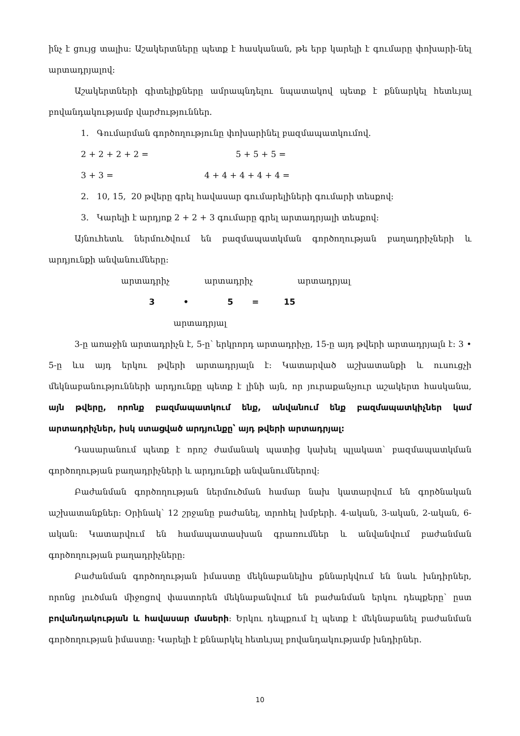ինչ է ցույց տալիս: Աշակերտները պետք է հասկանան, թե երբ կարելի է գումարը փոխարի-նել արտադրյալով:
Աշակերտների գիտելիքները ամրապնդելու նպատակով պետք է քննարկել հետևյալ բովանդակությամբ վարժություններ.
1. Գումարման գործողությունը փոխարինել բազմապատկումով.
2 + 2 + 2 + 2 = 5 + 5 + 5 =
3 + 3 = 4 + 4 + 4 + 4 + 4 =
2. 10, 15, 20 թվերը գրել հավասար գումարելիների գումարի տեսքով:
3. Կարելի է արդյոք 2 + 2 + 3 գումարը գրել արտադրյալի տեսքով:
Այնուհետև ներմուծվում են բազմապատկման գործողության բաղադրիչների և արդյունքի անվանումները:
արտադրիչ արտադրիչ արտադրյալ
3 • 5 = 15
արտադրյալ
3-ը առաջին արտադրիչն է, 5-ը՝ երկրորդ արտադրիչը, 15-ը այդ թվերի արտադրյալն է: 3 • 5-ը ևս այդ երկու թվերի արտադրյալն է: Կատարված աշխատանքի և ուսուցչի մեկնաբանությունների արդյունքը պետք է լինի այն, որ յուրաքանչյուր աշակերտ հասկանա, այն թվերը, որոնք բազմապատկում ենք, անվանում ենք բազմապատկիչներ կամ արտադրիչներ, իսկ ստացված արդյունքը՝ այդ թվերի արտադրյալ:
Դասարանում պետք է որոշ ժամանակ պատից կախել պլակատ՝ բազմապատկման գործողության բաղադրիչների և արդյունքի անվանումներով:
Բաժանման գործողության ներմուծման համար նախ կատարվում են գործնական աշխատանքներ: Օրինակ՝ 12 շրջանը բաժանել, տրոհել խմբերի. 4-ական, 3-ական, 2-ական, 6-ական: Կատարվում են համապատասխան գրառումներ և անվանվում բաժանման գործողության բաղադրիչները:
Բաժանման գործողության իմաստը մեկնաբանելիս քննարկվում են նաև խնդիրներ, որոնց լուծման միջոցով փաստորեն մեկնաբանվում են բաժանման երկու դեպքերը՝ ըստ բովանդակության և հավասար մասերի: Երկու դեպքում էլ պետք է մեկնաբանել բաժանման գործողության իմաստը: Կարելի է քննարկել հետևյալ բովանդակությամբ խնդիրներ.
10